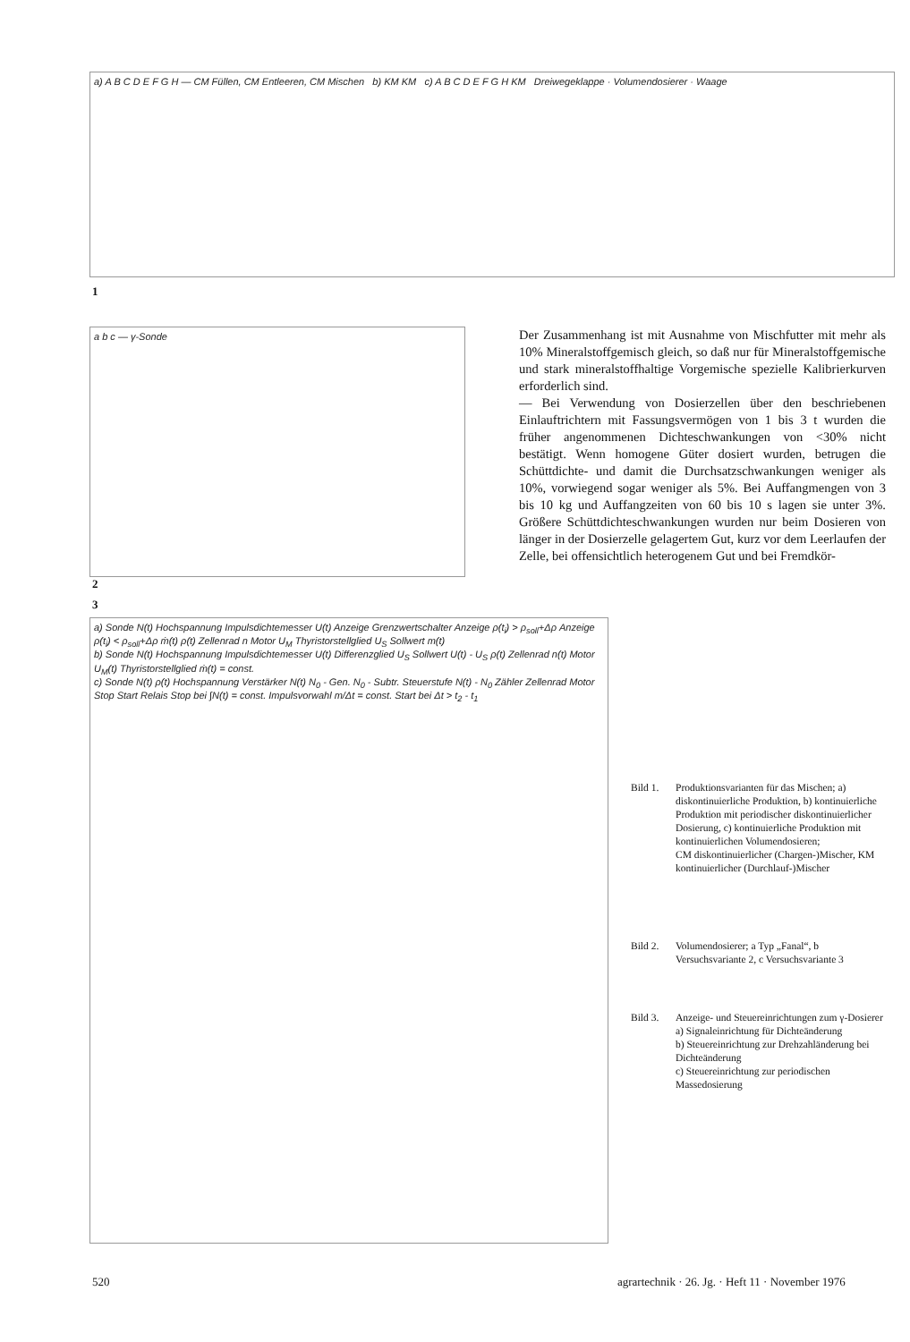a) A B C D E F G H — CM Füllen, CM Entleeren, CM Mischen b) KM KM c) A B C D E F G H KM Dreiwegeklappe · Volumendosierer · Waage
1
a b c — γ-Sonde
Der Zusammenhang ist mit Ausnahme von Mischfutter mit mehr als 10% Mineralstoffgemisch gleich, so daß nur für Mineralstoffgemische und stark mineralstoffhaltige Vorgemische spezielle Kalibrierkurven erforderlich sind.
— Bei Verwendung von Dosierzellen über den beschriebenen Einlauftrichtern mit Fassungsvermögen von 1 bis 3 t wurden die früher angenommenen Dichteschwankungen von <30% nicht bestätigt. Wenn homogene Güter dosiert wurden, betrugen die Schüttdichte- und damit die Durchsatzschwankungen weniger als 10%, vorwiegend sogar weniger als 5%. Bei Auffangmengen von 3 bis 10 kg und Auffangzeiten von 60 bis 10 s lagen sie unter 3%. Größere Schüttdichteschwankungen wurden nur beim Dosieren von länger in der Dosierzelle gelagertem Gut, kurz vor dem Leerlaufen der Zelle, bei offensichtlich heterogenem Gut und bei Fremdkör-
2
3
a) Sonde N(t) Hochspannung Impulsdichtemesser U(t) Anzeige Grenzwertschalter Anzeige ρ(t<sub>i</sub>) > ρ<sub>soll</sub>+Δρ Anzeige ρ(t<sub>i</sub>) < ρ<sub>soll</sub>+Δρ ṁ(t) ρ(t) Zellenrad n Motor U<sub>M</sub> Thyristorstellglied U<sub>S</sub> Sollwert m(t)
b) Sonde N(t) Hochspannung Impulsdichtemesser U(t) Differenzglied U<sub>S</sub> Sollwert U(t) - U<sub>S</sub> ρ(t) Zellenrad n(t) Motor U<sub>M</sub>(t) Thyristorstellglied ṁ(t) = const.
c) Sonde N(t) ρ(t) Hochspannung Verstärker N(t) N<sub>0</sub> - Gen. N<sub>0</sub> - Subtr. Steuerstufe N(t) - N<sub>0</sub> Zähler Zellenrad Motor Stop Start Relais Stop bei ∫N(t) = const. Impulsvorwahl m/Δt = const. Start bei Δt > t<sub>2</sub> - t<sub>1</sub>
Bild 1.
Produktionsvarianten für das Mischen; a) diskontinuierliche Produktion, b) kontinuierliche Produktion mit periodischer diskontinuierlicher Dosierung, c) kontinuierliche Produktion mit kontinuierlichen Volumendosieren;
CM diskontinuierlicher (Chargen-)Mischer, KM kontinuierlicher (Durchlauf-)Mischer
Bild 2.
Volumendosierer; a Typ „Fanal“, b Versuchsvariante 2, c Versuchsvariante 3
Bild 3.
Anzeige- und Steuereinrichtungen zum γ-Dosierer
a) Signaleinrichtung für Dichteänderung
b) Steuereinrichtung zur Drehzahländerung bei Dichteänderung
c) Steuereinrichtung zur periodischen Massedosierung
520
agrartechnik · 26. Jg. · Heft 11 · November 1976